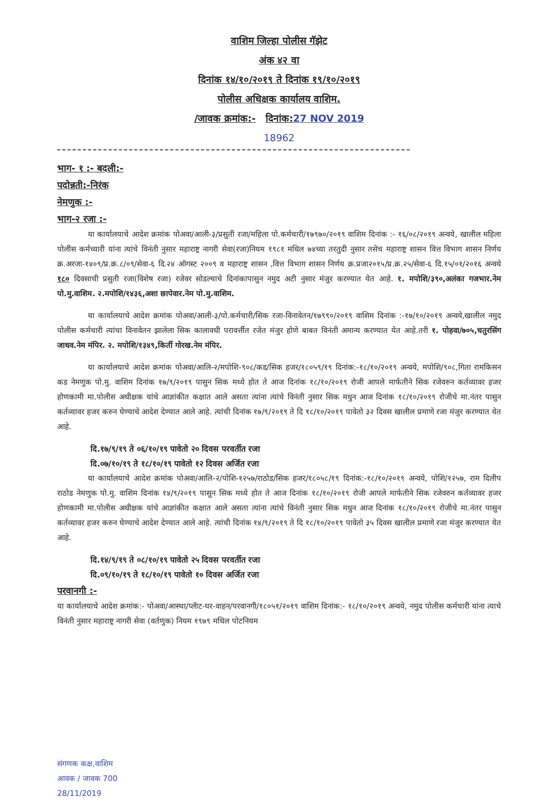वाशिम जिल्हा पोलीस गॅझेट
अंक ४२ वा
दिनांक १४/१०/२०१९ ते दिनांक १९/१०/२०१९
पोलीस अधिक्षक कार्यालय वाशिम.
/जावक क्रमांक:- दिनांक: 27 NOV 2019
18962
भाग- १ :- बदली:-
पदोन्नती:-निरंक
नेमणुक :-
भाग-२ रजा :-
या कार्यालयाचे आदेश क्रमांक पोअवा/आली-३/प्रसुती रजा/महिला पो.कर्मचारी/१७९७०/२०१९ वाशिम दिनांक :- १६/०८/२०१९ अन्वये, खालील महिला पोलीस कर्मच्यारी यांना त्यांचे विनंती नुसार महाराष्ट्र नागरी सेवा(रजा)नियम १९८१ मधिल ७४च्या तरतुदी नुसार तसेच महाराष्ट्र शासन वित्त विभाग शासन निर्णय क्र.अरजा-१४०९/प्र.क्र.८/०९/सेवा-६ दि.२४ ऑगस्ट २००९ व महाराष्ट्र शासन ,वित्त विभाग शासन निर्णय क्र.प्रजा२०१५/प्र.क्र.२५/सेवा-६ दि.१५/०१/२०१६ अन्वये १८० दिवसाची प्रसुती रजा(विशेष रजा) रजेवर सोडल्याचे दिनांकापासुन नमुद अटी नुसार मंजुर करण्यात येत आहे. १. मपोशि/३९०,अलंका गजभार.नेम पो.मु.वाशिम. २.मपोशि/१४३६,अशा छापेवार.नेम पो.मु.वाशिम.
या कार्यालयाचे आदेश क्रमांक पोअवा/आली-३/पो.कर्मचारी/सिक रजा-विनावेतन/१७९९०/२०१९ वाशिम दिनांक :-१७/१०/२०१९ अन्वये,खालील नमुद पोलीस कर्मचारी त्यांचा विनावेतन झालेला सिक कालावधी परावर्त्तीत रजेत मंजुर होणे बाबत विनंती अमान्य करण्यात येत आहे.तरी १. पोहवा/७०५,चतुरसिंग जाधव.नेम मंपिर. २. मपोशि/१३४९,किर्ती गोरख.नेम मंपिर.
या कार्यालयाचे आदेश क्रमांक पोअवा/आलि-२/मपोशि-९०८/कड/सिक हजर/१८०५९/१९ दिनांक:-१८/१०/२०१९ अन्वये, मपोशि/९०८,गिता रामकिसन कड नेमणुक पो.मु. वाशिम दिनांक १७/९/२०१९ पासुन सिक मध्ये होत ते आज दिनांक १८/१०/२०१९ रोजी आपले मार्फतीने सिक रजेवरुन कर्तव्यावर हजर होणकामी मा.पोलीस अधीक्षक यांचे आज्ञांकीत कक्षात आले असता त्यांना त्यांचे विनंती नुसार सिक मधुन आज दिनांक १८/१०/२०१९ रोजीचे मा.नंतर पासुन कर्तव्यावर हजर करुन घेण्याचे आदेश देण्यात आले आहे. त्यांची दिनांक १७/९/२०१९ ते दि १८/१०/२०१९ पावेतो ३२ दिवस खालील प्रमाणे रजा मंजुर करण्यात येत आहे.
दि.१७/९/१९ ते ०६/१०/१९ पावेतो २० दिवस परवर्तीत रजा
दि.०७/१०/१९ ते १८/१०/१९ पावेतो १२ दिवस अर्जित रजा
या कार्यालयाचे आदेश क्रमांक पोअवा/आलि-२/पोशि-१२५७/राठोड/सिक हजर/१८०५८/१९ दिनांक:-१८/१०/२०१९ अन्वये, पोशि/१२५७, राम दिलीप राठोड नेमणुक पो.मु. वाशिम दिनांक १४/९/२०१९ पासुन सिक मध्ये होत ते आज दिनांक १८/१०/२०१९ रोजी आपले मार्फतीने सिक रजेवरुन कर्तव्यावर हजर होणकामी मा.पोलीस अधीक्षक यांचे आज्ञांकीत कक्षात आले असता त्यांना त्यांचे विनंती नुसार सिक मधुन आज दिनांक १८/१०/२०१९ रोजीचे मा.नंतर पासुन कर्तव्यावर हजर करुन घेण्याचे आदेश देण्यात आले आहे. त्यांची दिनांक १४/९/२०१९ ते दि १८/१०/२०१९ पावेतो ३५ दिवस खालील प्रमाणे रजा मंजुर करण्यात येत आहे.
दि.१४/९/१९ ते ०८/१०/१९ पावेतो २५ दिवस परवर्तीत रजा
दि.०९/१०/१९ ते १८/१०/१९ पावेतो १० दिवस अर्जित रजा
परवानगी :-
या कार्यालयाचे आदेश क्रमांक:- पोअवा/आस्था/प्लॅाट-घर-वाहन/परवानगी/१८०५१/२०१९ वाशिम दिनांक:- १८/१०/२०१९ अन्वये, नमुद पोलीस कर्मचारी यांना त्याचे विनंती नुसार महाराष्ट्र नागरी सेवा (वर्तणुक) नियम १९७९ मधिल पोटनियम
संगणक कक्ष,वाशिम
आवक / जावक 700
28/11/2019